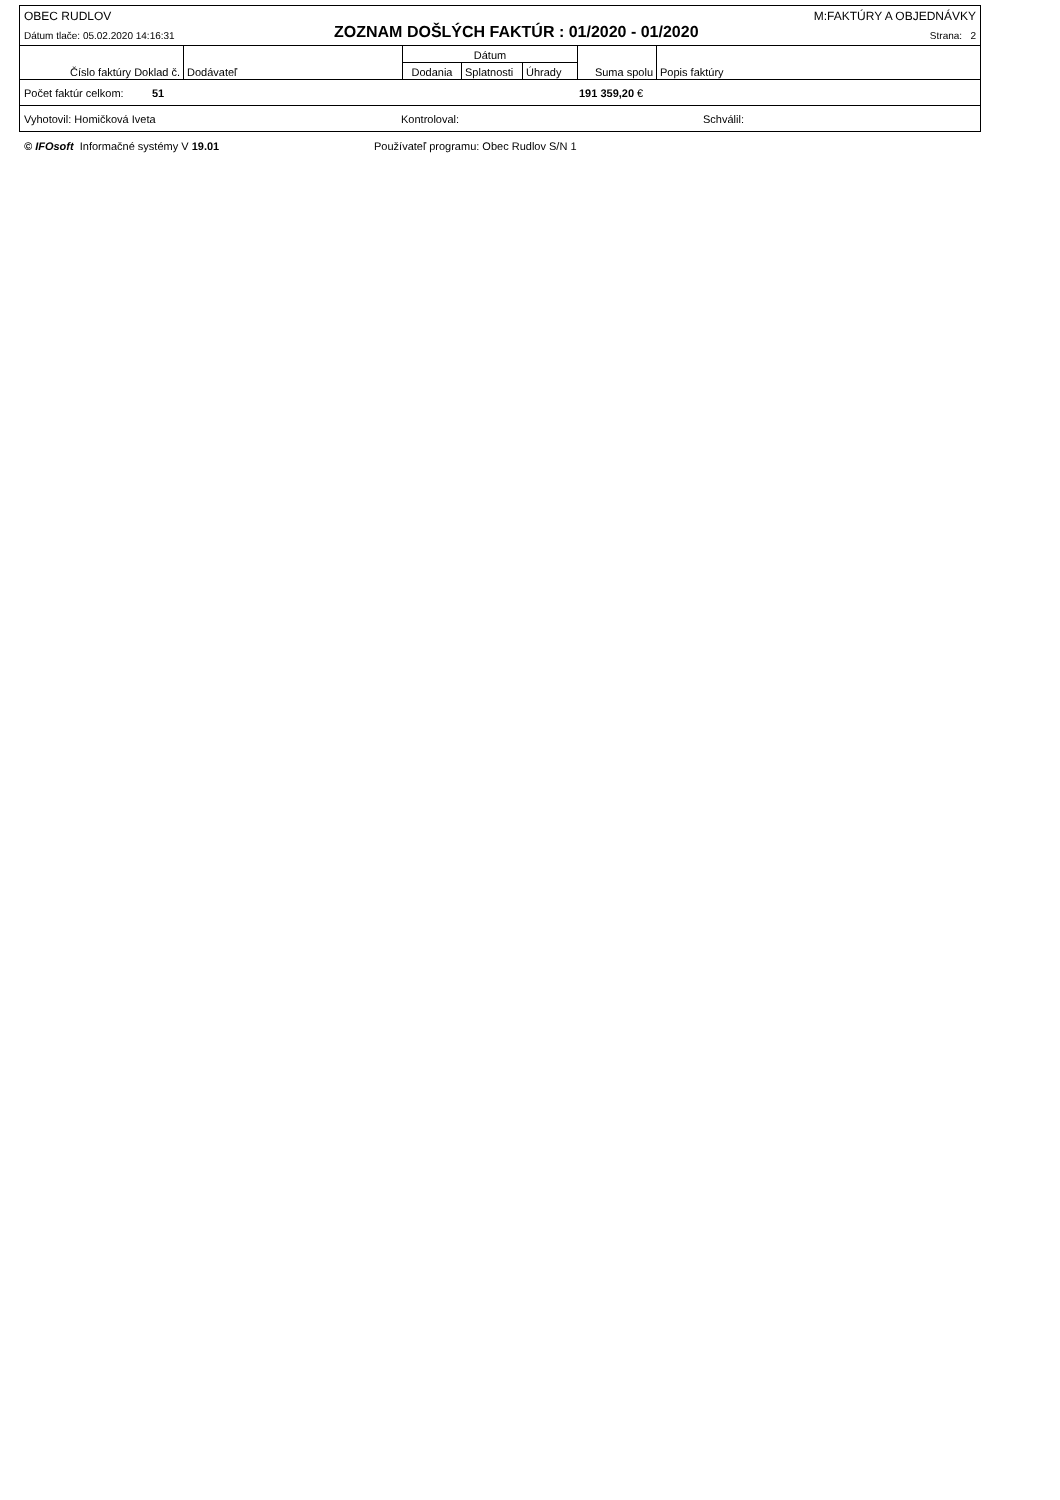OBEC RUDLOV M:FAKTÚRY A OBJEDNÁVKY
Dátum tlače: 05.02.2020 14:16:31 ZOZNAM DOŠLÝCH FAKTÚR : 01/2020 - 01/2020 Strana: 2
| Číslo faktúry Doklad č. | Dodávateľ | Dátum | | | Suma spolu | Popis faktúry |
| | | Dodania | Splatnosti | Úhrady | | |
Počet faktúr celkom: 51 191 359,20 €
Vyhotovil: Homičková Iveta Kontroloval: Schválil:
© IFOsoft Informačné systémy V 19.01 Používateľ programu: Obec Rudlov S/N 1